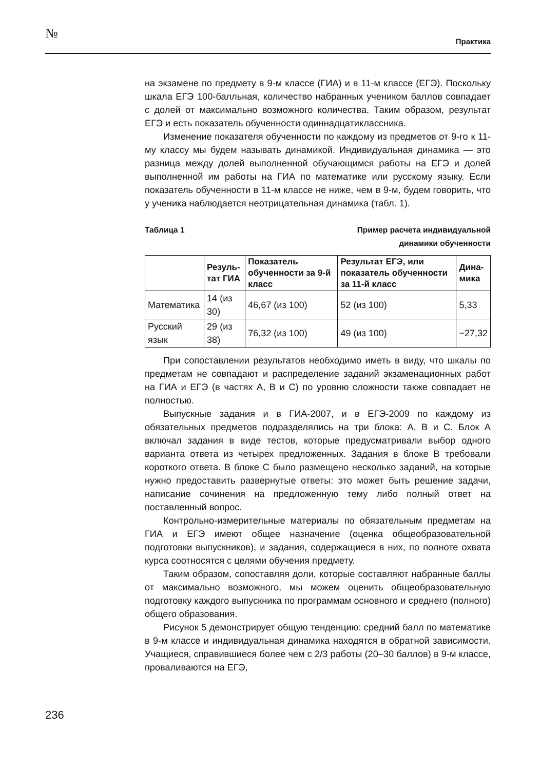№ Практика
на экзамене по предмету в 9-м классе (ГИА) и в 11-м классе (ЕГЭ). Поскольку шкала ЕГЭ 100-балльная, количество набранных учеником баллов совпадает с долей от максимально возможного количества. Таким образом, результат ЕГЭ и есть показатель обученности одиннадцатиклассника.
Изменение показателя обученности по каждому из предметов от 9-го к 11-му классу мы будем называть динамикой. Индивидуальная динамика — это разница между долей выполненной обучающимся работы на ЕГЭ и долей выполненной им работы на ГИА по математике или русскому языку. Если показатель обученности в 11-м классе не ниже, чем в 9-м, будем говорить, что у ученика наблюдается неотрицательная динамика (табл. 1).
Таблица 1 Пример расчета индивидуальной
динамики обученности
| | Резуль- тат ГИА | Показатель обученности за 9-й класс | Результат ЕГЭ, или показатель обученности за 11-й класс | Дина- мика |
| --- | --- | --- | --- | --- |
| Математика | 14 (из 30) | 46,67 (из 100) | 52 (из 100) | 5,33 |
| Русский язык | 29 (из 38) | 76,32 (из 100) | 49 (из 100) | −27,32 |
При сопоставлении результатов необходимо иметь в виду, что шкалы по предметам не совпадают и распределение заданий экзаменационных работ на ГИА и ЕГЭ (в частях А, В и С) по уровню сложности также совпадает не полностью.
Выпускные задания и в ГИА-2007, и в ЕГЭ-2009 по каждому из обязательных предметов подразделялись на три блока: А, В и С. Блок А включал задания в виде тестов, которые предусматривали выбор одного варианта ответа из четырех предложенных. Задания в блоке В требовали короткого ответа. В блоке С было размещено несколько заданий, на которые нужно предоставить развернутые ответы: это может быть решение задачи, написание сочинения на предложенную тему либо полный ответ на поставленный вопрос.
Контрольно-измерительные материалы по обязательным предметам на ГИА и ЕГЭ имеют общее назначение (оценка общеобразовательной подготовки выпускников), и задания, содержащиеся в них, по полноте охвата курса соотносятся с целями обучения предмету.
Таким образом, сопоставляя доли, которые составляют набранные баллы от максимально возможного, мы можем оценить общеобразовательную подготовку каждого выпускника по программам основного и среднего (полного) общего образования.
Рисунок 5 демонстрирует общую тенденцию: средний балл по математике в 9-м классе и индивидуальная динамика находятся в обратной зависимости. Учащиеся, справившиеся более чем с 2/3 работы (20–30 баллов) в 9-м классе, проваливаются на ЕГЭ,
236